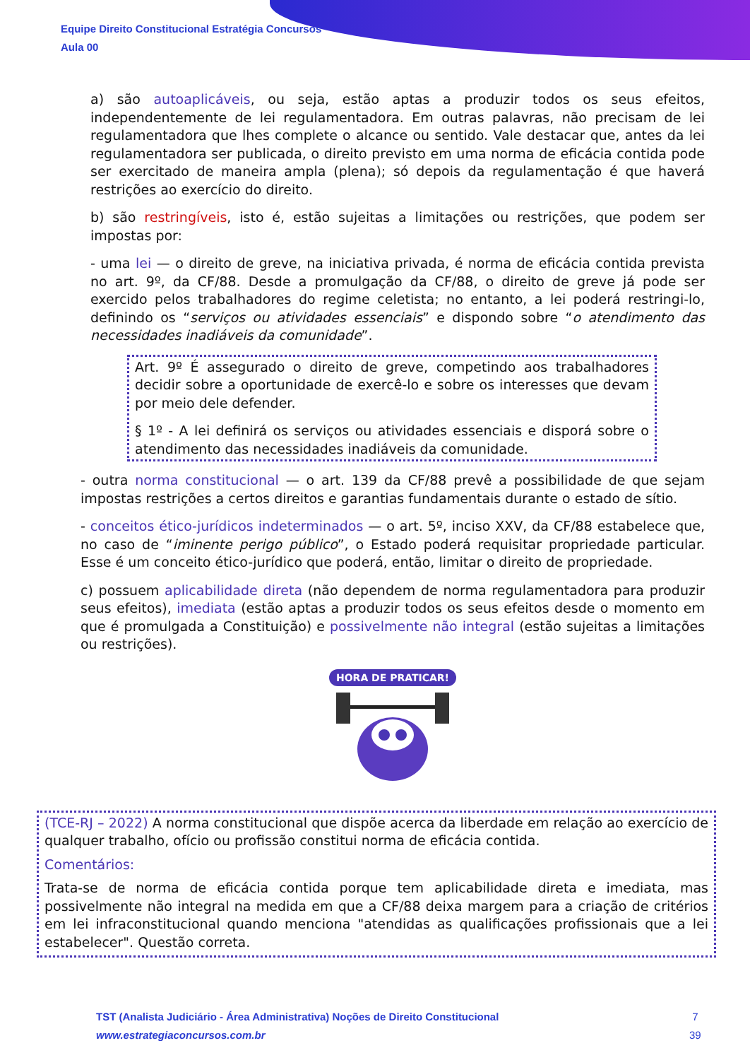Equipe Direito Constitucional Estratégia Concursos
Aula 00
a) são autoaplicáveis, ou seja, estão aptas a produzir todos os seus efeitos, independentemente de lei regulamentadora. Em outras palavras, não precisam de lei regulamentadora que lhes complete o alcance ou sentido. Vale destacar que, antes da lei regulamentadora ser publicada, o direito previsto em uma norma de eficácia contida pode ser exercitado de maneira ampla (plena); só depois da regulamentação é que haverá restrições ao exercício do direito.
b) são restringíveis, isto é, estão sujeitas a limitações ou restrições, que podem ser impostas por:
- uma lei — o direito de greve, na iniciativa privada, é norma de eficácia contida prevista no art. 9º, da CF/88. Desde a promulgação da CF/88, o direito de greve já pode ser exercido pelos trabalhadores do regime celetista; no entanto, a lei poderá restringi-lo, definindo os “serviços ou atividades essenciais” e dispondo sobre “o atendimento das necessidades inadiáveis da comunidade”.
Art. 9º É assegurado o direito de greve, competindo aos trabalhadores decidir sobre a oportunidade de exercê-lo e sobre os interesses que devam por meio dele defender.
§ 1º - A lei definirá os serviços ou atividades essenciais e disporá sobre o atendimento das necessidades inadiáveis da comunidade.
- outra norma constitucional — o art. 139 da CF/88 prevê a possibilidade de que sejam impostas restrições a certos direitos e garantias fundamentais durante o estado de sítio.
- conceitos ético-jurídicos indeterminados — o art. 5º, inciso XXV, da CF/88 estabelece que, no caso de “iminente perigo público”, o Estado poderá requisitar propriedade particular. Esse é um conceito ético-jurídico que poderá, então, limitar o direito de propriedade.
c) possuem aplicabilidade direta (não dependem de norma regulamentadora para produzir seus efeitos), imediata (estão aptas a produzir todos os seus efeitos desde o momento em que é promulgada a Constituição) e possivelmente não integral (estão sujeitas a limitações ou restrições).
HORA DE PRATICAR!
(TCE-RJ – 2022) A norma constitucional que dispõe acerca da liberdade em relação ao exercício de qualquer trabalho, ofício ou profissão constitui norma de eficácia contida.
Comentários:
Trata-se de norma de eficácia contida porque tem aplicabilidade direta e imediata, mas possivelmente não integral na medida em que a CF/88 deixa margem para a criação de critérios em lei infraconstitucional quando menciona "atendidas as qualificações profissionais que a lei estabelecer". Questão correta.
TST (Analista Judiciário - Área Administrativa) Noções de Direito Constitucional
www.estrategiaconcursos.com.br
7
39